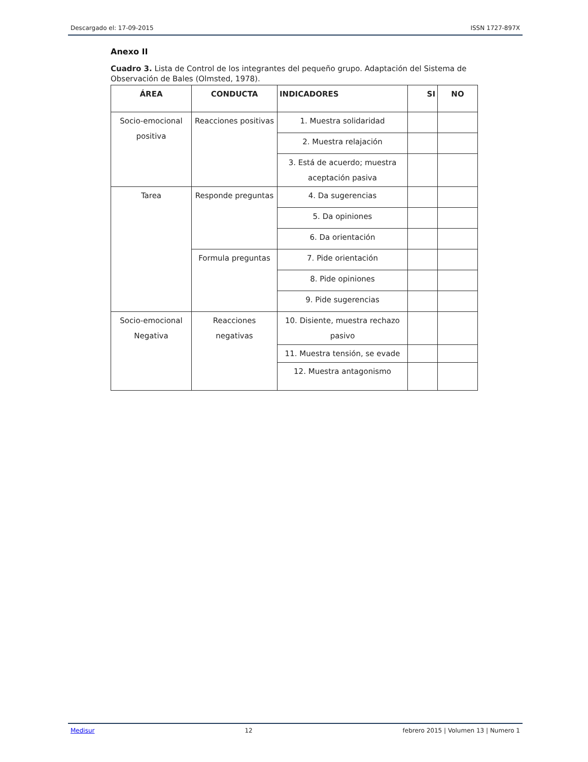Descargado el: 17-09-2015 ISSN 1727-897X
Anexo II
Cuadro 3. Lista de Control de los integrantes del pequeño grupo. Adaptación del Sistema de Observación de Bales (Olmsted, 1978).
| ÁREA | CONDUCTA | INDICADORES | SI | NO |
| --- | --- | --- | --- | --- |
| Socio-emocional positiva | Reacciones positivas | 1. Muestra solidaridad | | |
| | | 2. Muestra relajación | | |
| | | 3. Está de acuerdo; muestra aceptación pasiva | | |
| Tarea | Responde preguntas | 4. Da sugerencias | | |
| | | 5. Da opiniones | | |
| | | 6. Da orientación | | |
| | Formula preguntas | 7. Pide orientación | | |
| | | 8. Pide opiniones | | |
| | | 9. Pide sugerencias | | |
| Socio-emocional Negativa | Reacciones negativas | 10. Disiente, muestra rechazo pasivo | | |
| | | 11. Muestra tensión, se evade | | |
| | | 12. Muestra antagonismo | | |
Medisur 12 febrero 2015 | Volumen 13 | Numero 1